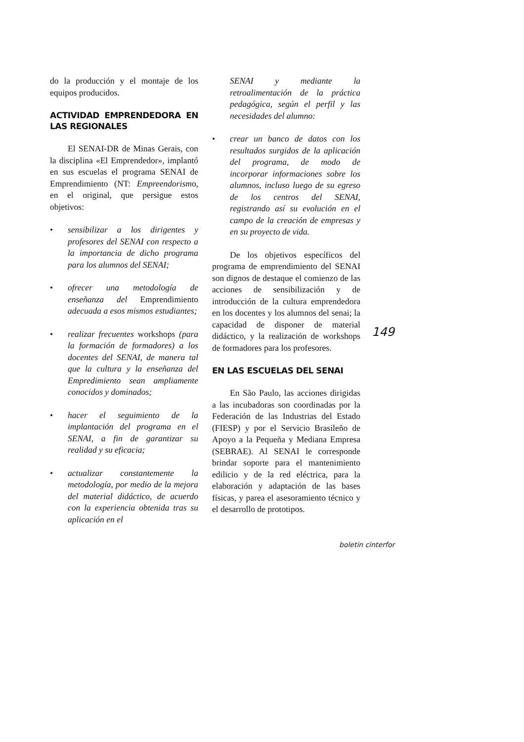do la producción y el montaje de los equipos producidos.
ACTIVIDAD EMPRENDEDORA EN LAS REGIONALES
El SENAI-DR de Minas Gerais, con la disciplina «El Emprendedor», implantó en sus escuelas el programa SENAI de Emprendimiento (NT: Empreendorismo, en el original, que persigue estos objetivos:
• sensibilizar a los dirigentes y profesores del SENAI con respecto a la importancia de dicho programa para los alumnos del SENAI;
• ofrecer una metodología de enseñanza del Emprendimiento adecuada a esos mismos estudiantes;
• realizar frecuentes workshops (para la formación de formadores) a los docentes del SENAI, de manera tal que la cultura y la enseñanza del Empredimiento sean ampliamente conocidos y dominados;
• hacer el seguimiento de la implantación del programa en el SENAI, a fin de garantizar su realidad y su eficacia;
• actualizar constantemente la metodología, por medio de la mejora del material didáctico, de acuerdo con la experiencia obtenida tras su aplicación en el
SENAI y mediante la retroalimentación de la práctica pedagógica, según el perfil y las necesidades del alumno:
• crear un banco de datos con los resultados surgidos de la aplicación del programa, de modo de incorporar informaciones sobre los alumnos, incluso luego de su egreso de los centros del SENAI, registrando así su evolución en el campo de la creación de empresas y en su proyecto de vida.
De los objetivos específicos del programa de emprendimiento del SENAI son dignos de destaque el comienzo de las acciones de sensibilización y de introducción de la cultura emprendedora en los docentes y los alumnos del senai; la capacidad de disponer de material didáctico, y la realización de workshops de formadores para los profesores.
EN LAS ESCUELAS DEL SENAI
En São Paulo, las acciones dirigidas a las incubadoras son coordinadas por la Federación de las Industrias del Estado (FIESP) y por el Servicio Brasileño de Apoyo a la Pequeña y Mediana Empresa (SEBRAE). Al SENAI le corresponde brindar soporte para el mantenimiento edilicio y de la red eléctrica, para la elaboración y adaptación de las bases físicas, y parea el asesoramiento técnico y el desarrollo de prototipos.
149
boletin cinterfor